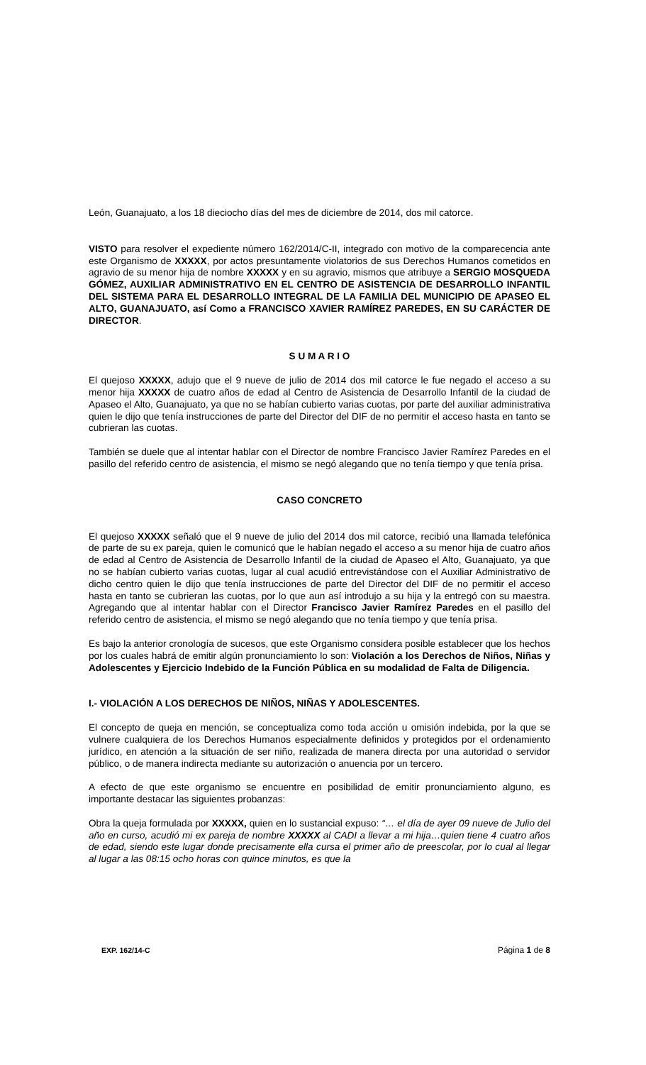León, Guanajuato, a los 18 dieciocho días del mes de diciembre de 2014, dos mil catorce.
VISTO para resolver el expediente número 162/2014/C-II, integrado con motivo de la comparecencia ante este Organismo de XXXXX, por actos presuntamente violatorios de sus Derechos Humanos cometidos en agravio de su menor hija de nombre XXXXX y en su agravio, mismos que atribuye a SERGIO MOSQUEDA GÓMEZ, AUXILIAR ADMINISTRATIVO EN EL CENTRO DE ASISTENCIA DE DESARROLLO INFANTIL DEL SISTEMA PARA EL DESARROLLO INTEGRAL DE LA FAMILIA DEL MUNICIPIO DE APASEO EL ALTO, GUANAJUATO, así Como a FRANCISCO XAVIER RAMÍREZ PAREDES, EN SU CARÁCTER DE DIRECTOR.
S U M A R I O
El quejoso XXXXX, adujo que el 9 nueve de julio de 2014 dos mil catorce le fue negado el acceso a su menor hija XXXXX de cuatro años de edad al Centro de Asistencia de Desarrollo Infantil de la ciudad de Apaseo el Alto, Guanajuato, ya que no se habían cubierto varias cuotas, por parte del auxiliar administrativa quien le dijo que tenía instrucciones de parte del Director del DIF de no permitir el acceso hasta en tanto se cubrieran las cuotas.
También se duele que al intentar hablar con el Director de nombre Francisco Javier Ramírez Paredes en el pasillo del referido centro de asistencia, el mismo se negó alegando que no tenía tiempo y que tenía prisa.
CASO CONCRETO
El quejoso XXXXX señaló que el 9 nueve de julio del 2014 dos mil catorce, recibió una llamada telefónica de parte de su ex pareja, quien le comunicó que le habían negado el acceso a su menor hija de cuatro años de edad al Centro de Asistencia de Desarrollo Infantil de la ciudad de Apaseo el Alto, Guanajuato, ya que no se habían cubierto varias cuotas, lugar al cual acudió entrevistándose con el Auxiliar Administrativo de dicho centro quien le dijo que tenía instrucciones de parte del Director del DIF de no permitir el acceso hasta en tanto se cubrieran las cuotas, por lo que aun así introdujo a su hija y la entregó con su maestra. Agregando que al intentar hablar con el Director Francisco Javier Ramírez Paredes en el pasillo del referido centro de asistencia, el mismo se negó alegando que no tenía tiempo y que tenía prisa.
Es bajo la anterior cronología de sucesos, que este Organismo considera posible establecer que los hechos por los cuales habrá de emitir algún pronunciamiento lo son: Violación a los Derechos de Niños, Niñas y Adolescentes y Ejercicio Indebido de la Función Pública en su modalidad de Falta de Diligencia.
I.- VIOLACIÓN A LOS DERECHOS DE NIÑOS, NIÑAS Y ADOLESCENTES.
El concepto de queja en mención, se conceptualiza como toda acción u omisión indebida, por la que se vulnere cualquiera de los Derechos Humanos especialmente definidos y protegidos por el ordenamiento jurídico, en atención a la situación de ser niño, realizada de manera directa por una autoridad o servidor público, o de manera indirecta mediante su autorización o anuencia por un tercero.
A efecto de que este organismo se encuentre en posibilidad de emitir pronunciamiento alguno, es importante destacar las siguientes probanzas:
Obra la queja formulada por XXXXX, quien en lo sustancial expuso: “… el día de ayer 09 nueve de Julio del año en curso, acudió mi ex pareja de nombre XXXXX al CADI a llevar a mi hija…quien tiene 4 cuatro años de edad, siendo este lugar donde precisamente ella cursa el primer año de preescolar, por lo cual al llegar al lugar a las 08:15 ocho horas con quince minutos, es que la
EXP. 162/14-C Página 1 de 8